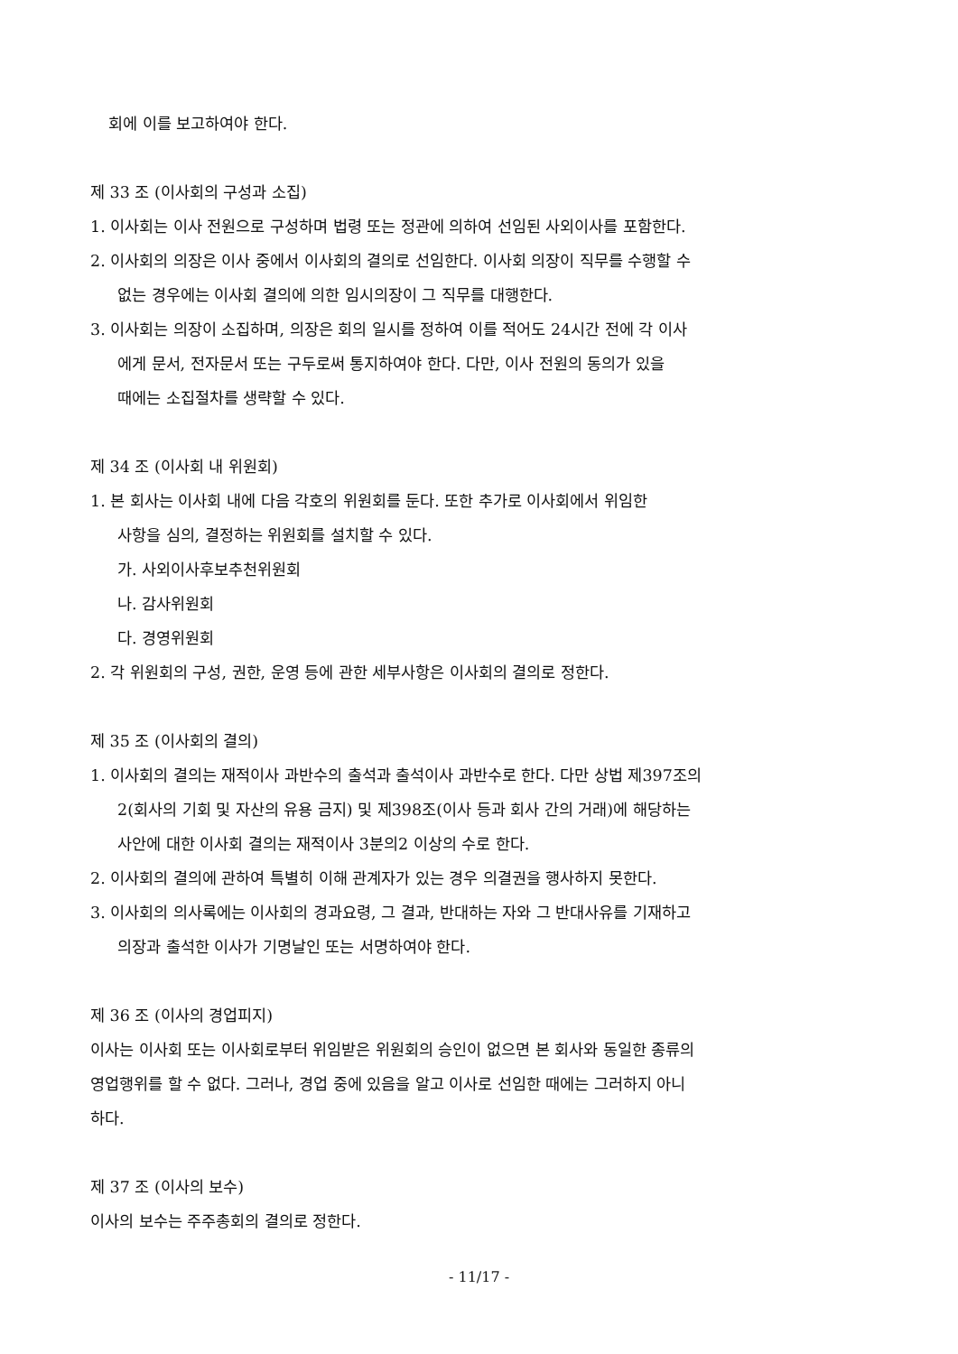회에 이를 보고하여야 한다.
제 33 조 (이사회의 구성과 소집)
1. 이사회는 이사 전원으로 구성하며 법령 또는 정관에 의하여 선임된 사외이사를 포함한다.
2. 이사회의 의장은 이사 중에서 이사회의 결의로 선임한다. 이사회 의장이 직무를 수행할 수
없는 경우에는 이사회 결의에 의한 임시의장이 그 직무를 대행한다.
3. 이사회는 의장이 소집하며, 의장은 회의 일시를 정하여 이를 적어도 24시간 전에 각 이사
에게 문서, 전자문서 또는 구두로써 통지하여야 한다. 다만, 이사 전원의 동의가 있을
때에는 소집절차를 생략할 수 있다.
제 34 조 (이사회 내 위원회)
1. 본 회사는 이사회 내에 다음 각호의 위원회를 둔다. 또한 추가로 이사회에서 위임한
사항을 심의, 결정하는 위원회를 설치할 수 있다.
가. 사외이사후보추천위원회
나. 감사위원회
다. 경영위원회
2. 각 위원회의 구성, 권한, 운영 등에 관한 세부사항은 이사회의 결의로 정한다.
제 35 조 (이사회의 결의)
1. 이사회의 결의는 재적이사 과반수의 출석과 출석이사 과반수로 한다. 다만 상법 제397조의
2(회사의 기회 및 자산의 유용 금지) 및 제398조(이사 등과 회사 간의 거래)에 해당하는
사안에 대한 이사회 결의는 재적이사 3분의2 이상의 수로 한다.
2. 이사회의 결의에 관하여 특별히 이해 관계자가 있는 경우 의결권을 행사하지 못한다.
3. 이사회의 의사록에는 이사회의 경과요령, 그 결과, 반대하는 자와 그 반대사유를 기재하고
의장과 출석한 이사가 기명날인 또는 서명하여야 한다.
제 36 조 (이사의 경업피지)
이사는 이사회 또는 이사회로부터 위임받은 위원회의 승인이 없으면 본 회사와 동일한 종류의
영업행위를 할 수 없다. 그러나, 경업 중에 있음을 알고 이사로 선임한 때에는 그러하지 아니
하다.
제 37 조 (이사의 보수)
이사의 보수는 주주총회의 결의로 정한다.
- 11/17 -